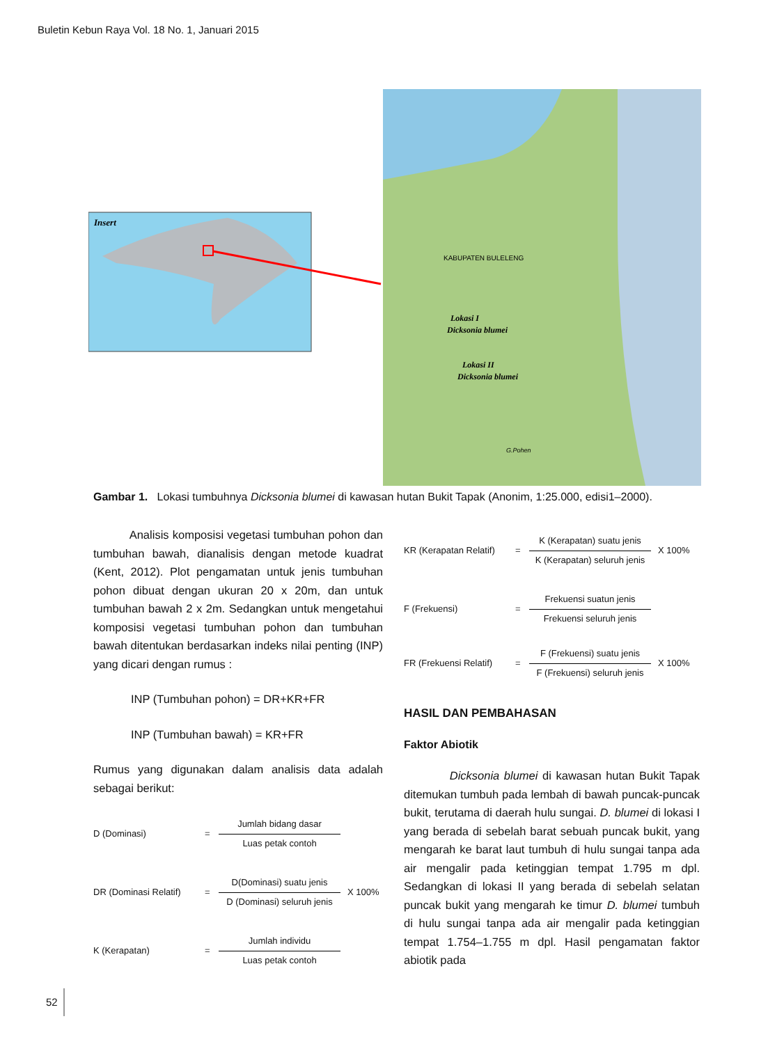Buletin Kebun Raya Vol. 18 No. 1, Januari 2015
Insert
KABUPATEN BULELENG
Lokasi I
Dicksonia blumei
Lokasi II
Dicksonia blumei
G.Pohen
Gambar 1. Lokasi tumbuhnya Dicksonia blumei di kawasan hutan Bukit Tapak (Anonim, 1:25.000, edisi1–2000).
Analisis komposisi vegetasi tumbuhan pohon dan tumbuhan bawah, dianalisis dengan metode kuadrat (Kent, 2012). Plot pengamatan untuk jenis tumbuhan pohon dibuat dengan ukuran 20 x 20m, dan untuk tumbuhan bawah 2 x 2m. Sedangkan untuk mengetahui komposisi vegetasi tumbuhan pohon dan tumbuhan bawah ditentukan berdasarkan indeks nilai penting (INP) yang dicari dengan rumus :
INP (Tumbuhan pohon) = DR+KR+FR
INP (Tumbuhan bawah) = KR+FR
Rumus yang digunakan dalam analisis data adalah sebagai berikut:
D (Dominasi) =
Jumlah bidang dasar
Luas petak contoh
DR (Dominasi Relatif) =
D(Dominasi) suatu jenis
D (Dominasi) seluruh jenis
X 100%
K (Kerapatan) =
Jumlah individu
Luas petak contoh
KR (Kerapatan Relatif) =
K (Kerapatan) suatu jenis
K (Kerapatan) seluruh jenis
X 100%
F (Frekuensi) =
Frekuensi suatun jenis
Frekuensi seluruh jenis
FR (Frekuensi Relatif) =
F (Frekuensi) suatu jenis
F (Frekuensi) seluruh jenis
X 100%
HASIL DAN PEMBAHASAN
Faktor Abiotik
Dicksonia blumei di kawasan hutan Bukit Tapak ditemukan tumbuh pada lembah di bawah puncak-puncak bukit, terutama di daerah hulu sungai. D. blumei di lokasi I yang berada di sebelah barat sebuah puncak bukit, yang mengarah ke barat laut tumbuh di hulu sungai tanpa ada air mengalir pada ketinggian tempat 1.795 m dpl. Sedangkan di lokasi II yang berada di sebelah selatan puncak bukit yang mengarah ke timur D. blumei tumbuh di hulu sungai tanpa ada air mengalir pada ketinggian tempat 1.754–1.755 m dpl. Hasil pengamatan faktor abiotik pada
52